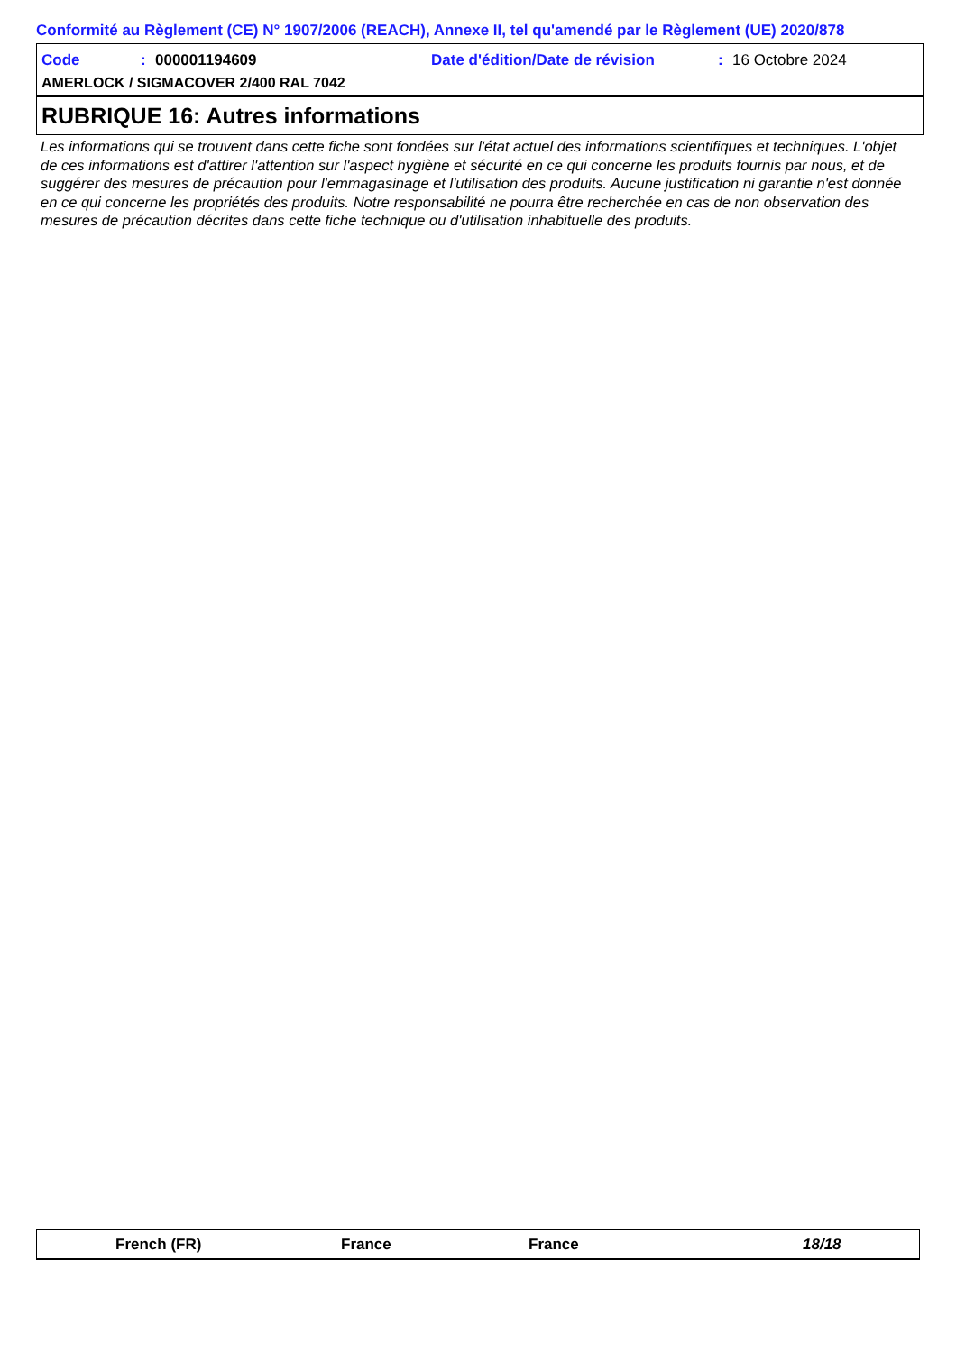Conformité au Règlement (CE) N° 1907/2006 (REACH), Annexe II, tel qu'amendé par le Règlement (UE) 2020/878
Code: 000001194609 Date d'édition/Date de révision: 16 Octobre 2024
AMERLOCK / SIGMACOVER 2/400 RAL 7042
RUBRIQUE 16: Autres informations
Les informations qui se trouvent dans cette fiche sont fondées sur l'état actuel des informations scientifiques et techniques. L'objet de ces informations est d'attirer l'attention sur l'aspect hygiène et sécurité en ce qui concerne les produits fournis par nous, et de suggérer des mesures de précaution pour l'emmagasinage et l'utilisation des produits. Aucune justification ni garantie n'est donnée en ce qui concerne les propriétés des produits. Notre responsabilité ne pourra être recherchée en cas de non observation des mesures de précaution décrites dans cette fiche technique ou d'utilisation inhabituelle des produits.
French (FR) France France 18/18